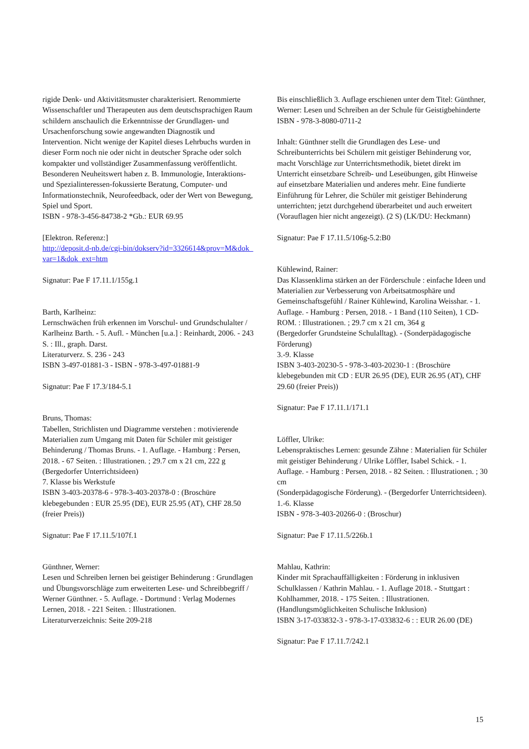rigide Denk- und Aktivitätsmuster charakterisiert. Renommierte Wissenschaftler und Therapeuten aus dem deutschsprachigen Raum schildern anschaulich die Erkenntnisse der Grundlagen- und Ursachenforschung sowie angewandten Diagnostik und Intervention. Nicht wenige der Kapitel dieses Lehrbuchs wurden in dieser Form noch nie oder nicht in deutscher Sprache oder solch kompakter und vollständiger Zusammenfassung veröffentlicht. Besonderen Neuheitswert haben z. B. Immunologie, Interaktions- und Spezialinteressen-fokussierte Beratung, Computer- und Informationstechnik, Neurofeedback, oder der Wert von Bewegung, Spiel und Sport.
ISBN - 978-3-456-84738-2 *Gb.: EUR 69.95
[Elektron. Referenz:]
http://deposit.d-nb.de/cgi-bin/dokserv?id=3326614&prov=M&dok_var=1&dok_ext=htm
Signatur: Pae F 17.11.1/155g.1
Barth, Karlheinz:
Lernschwächen früh erkennen im Vorschul- und Grundschulalter / Karlheinz Barth. - 5. Aufl. - München [u.a.] : Reinhardt, 2006. - 243 S. : Ill., graph. Darst.
Literaturverz. S. 236 - 243
ISBN 3-497-01881-3 - ISBN - 978-3-497-01881-9
Signatur: Pae F 17.3/184-5.1
Bruns, Thomas:
Tabellen, Strichlisten und Diagramme verstehen : motivierende Materialien zum Umgang mit Daten für Schüler mit geistiger Behinderung / Thomas Bruns. - 1. Auflage. - Hamburg : Persen, 2018. - 67 Seiten. : Illustrationen. ; 29.7 cm x 21 cm, 222 g
(Bergedorfer Unterrichtsideen)
7. Klasse bis Werkstufe
ISBN 3-403-20378-6 - 978-3-403-20378-0 : (Broschüre klebegebunden : EUR 25.95 (DE), EUR 25.95 (AT), CHF 28.50 (freier Preis))
Signatur: Pae F 17.11.5/107f.1
Günthner, Werner:
Lesen und Schreiben lernen bei geistiger Behinderung : Grundlagen und Übungsvorschläge zum erweiterten Lese- und Schreibbegriff / Werner Günthner. - 5. Auflage. - Dortmund : Verlag Modernes Lernen, 2018. - 221 Seiten. : Illustrationen.
Literaturverzeichnis: Seite 209-218
Bis einschließlich 3. Auflage erschienen unter dem Titel: Günthner, Werner: Lesen und Schreiben an der Schule für Geistigbehinderte
ISBN - 978-3-8080-0711-2
Inhalt: Günthner stellt die Grundlagen des Lese- und Schreibunterrichts bei Schülern mit geistiger Behinderung vor, macht Vorschläge zur Unterrichtsmethodik, bietet direkt im Unterricht einsetzbare Schreib- und Leseübungen, gibt Hinweise auf einsetzbare Materialien und anderes mehr. Eine fundierte Einführung für Lehrer, die Schüler mit geistiger Behinderung unterrichten; jetzt durchgehend überarbeitet und auch erweitert (Vorauflagen hier nicht angezeigt). (2 S) (LK/DU: Heckmann)
Signatur: Pae F 17.11.5/106g-5.2:B0
Kühlewind, Rainer:
Das Klassenklima stärken an der Förderschule : einfache Ideen und Materialien zur Verbesserung von Arbeitsatmosphäre und Gemeinschaftsgefühl / Rainer Kühlewind, Karolina Weisshar. - 1. Auflage. - Hamburg : Persen, 2018. - 1 Band (110 Seiten), 1 CD-ROM. : Illustrationen. ; 29.7 cm x 21 cm, 364 g
(Bergedorfer Grundsteine Schulalltag). - (Sonderpädagogische Förderung)
3.-9. Klasse
ISBN 3-403-20230-5 - 978-3-403-20230-1 : (Broschüre klebegebunden mit CD : EUR 26.95 (DE), EUR 26.95 (AT), CHF 29.60 (freier Preis))
Signatur: Pae F 17.11.1/171.1
Löffler, Ulrike:
Lebenspraktisches Lernen: gesunde Zähne : Materialien für Schüler mit geistiger Behinderung / Ulrike Löffler, Isabel Schick. - 1. Auflage. - Hamburg : Persen, 2018. - 82 Seiten. : Illustrationen. ; 30 cm
(Sonderpädagogische Förderung). - (Bergedorfer Unterrichtsideen). 1.-6. Klasse
ISBN - 978-3-403-20266-0 : (Broschur)
Signatur: Pae F 17.11.5/226b.1
Mahlau, Kathrin:
Kinder mit Sprachauffälligkeiten : Förderung in inklusiven Schulklassen / Kathrin Mahlau. - 1. Auflage 2018. - Stuttgart : Kohlhammer, 2018. - 175 Seiten. : Illustrationen. (Handlungsmöglichkeiten Schulische Inklusion)
ISBN 3-17-033832-3 - 978-3-17-033832-6 : : EUR 26.00 (DE)
Signatur: Pae F 17.11.7/242.1
15